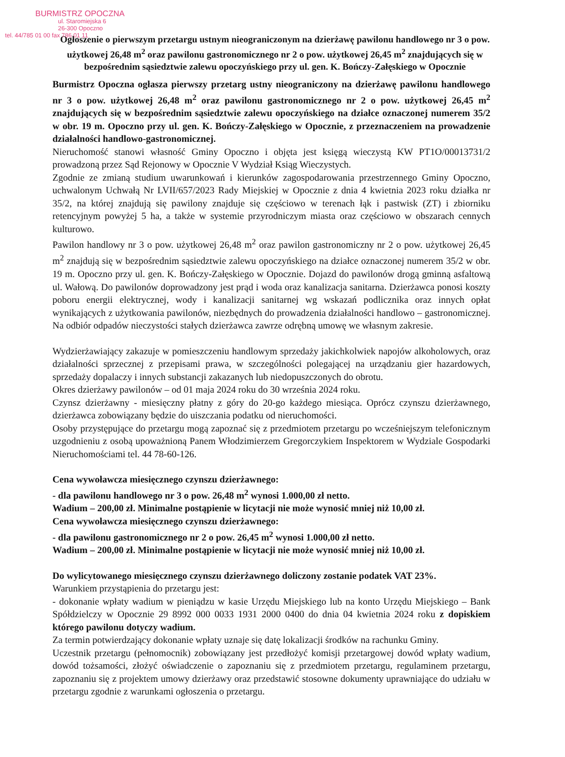BURMISTRZ OPOCZNA
ul. Staromiejska 6
26-300 Opoczno
tel. 44/785 01 00 fax 786 01 11
Ogłoszenie o pierwszym przetargu ustnym nieograniczonym na dzierżawę pawilonu handlowego nr 3 o pow. użytkowej 26,48 m<sup>2</sup> oraz pawilonu gastronomicznego nr 2 o pow. użytkowej 26,45 m<sup>2</sup> znajdujących się w bezpośrednim sąsiedztwie zalewu opoczyńskiego przy ul. gen. K. Bończy-Załęskiego w Opocznie
Burmistrz Opoczna ogłasza pierwszy przetarg ustny nieograniczony na dzierżawę pawilonu handlowego nr 3 o pow. użytkowej 26,48 m<sup>2</sup> oraz pawilonu gastronomicznego nr 2 o pow. użytkowej 26,45 m<sup>2</sup> znajdujących się w bezpośrednim sąsiedztwie zalewu opoczyńskiego na działce oznaczonej numerem 35/2 w obr. 19 m. Opoczno przy ul. gen. K. Bończy-Załęskiego w Opocznie, z przeznaczeniem na prowadzenie działalności handlowo-gastronomicznej.
Nieruchomość stanowi własność Gminy Opoczno i objęta jest księgą wieczystą KW PT1O/00013731/2 prowadzoną przez Sąd Rejonowy w Opocznie V Wydział Ksiąg Wieczystych.
Zgodnie ze zmianą studium uwarunkowań i kierunków zagospodarowania przestrzennego Gminy Opoczno, uchwalonym Uchwałą Nr LVII/657/2023 Rady Miejskiej w Opocznie z dnia 4 kwietnia 2023 roku działka nr 35/2, na której znajdują się pawilony znajduje się częściowo w terenach łąk i pastwisk (ZT) i zbiorniku retencyjnym powyżej 5 ha, a także w systemie przyrodniczym miasta oraz częściowo w obszarach cennych kulturowo.
Pawilon handlowy nr 3 o pow. użytkowej 26,48 m<sup>2</sup> oraz pawilon gastronomiczny nr 2 o pow. użytkowej 26,45 m<sup>2</sup> znajdują się w bezpośrednim sąsiedztwie zalewu opoczyńskiego na działce oznaczonej numerem 35/2 w obr. 19 m. Opoczno przy ul. gen. K. Bończy-Załęskiego w Opocznie. Dojazd do pawilonów drogą gminną asfaltową ul. Wałową. Do pawilonów doprowadzony jest prąd i woda oraz kanalizacja sanitarna. Dzierżawca ponosi koszty poboru energii elektrycznej, wody i kanalizacji sanitarnej wg wskazań podlicznika oraz innych opłat wynikających z użytkowania pawilonów, niezbędnych do prowadzenia działalności handlowo – gastronomicznej. Na odbiór odpadów nieczystości stałych dzierżawca zawrze odrębną umowę we własnym zakresie.
Wydzierżawiający zakazuje w pomieszczeniu handlowym sprzedaży jakichkolwiek napojów alkoholowych, oraz działalności sprzecznej z przepisami prawa, w szczególności polegającej na urządzaniu gier hazardowych, sprzedaży dopalaczy i innych substancji zakazanych lub niedopuszczonych do obrotu.
Okres dzierżawy pawilonów – od 01 maja 2024 roku do 30 września 2024 roku.
Czynsz dzierżawny - miesięczny płatny z góry do 20-go każdego miesiąca. Oprócz czynszu dzierżawnego, dzierżawca zobowiązany będzie do uiszczania podatku od nieruchomości.
Osoby przystępujące do przetargu mogą zapoznać się z przedmiotem przetargu po wcześniejszym telefonicznym uzgodnieniu z osobą upoważnioną Panem Włodzimierzem Gregorczykiem Inspektorem w Wydziale Gospodarki Nieruchomościami tel. 44 78-60-126.
Cena wywoławcza miesięcznego czynszu dzierżawnego:
- dla pawilonu handlowego nr 3 o pow. 26,48 m<sup>2</sup> wynosi 1.000,00 zł netto.
Wadium – 200,00 zł. Minimalne postąpienie w licytacji nie może wynosić mniej niż 10,00 zł.
Cena wywoławcza miesięcznego czynszu dzierżawnego:
- dla pawilonu gastronomicznego nr 2 o pow. 26,45 m<sup>2</sup> wynosi 1.000,00 zł netto.
Wadium – 200,00 zł. Minimalne postąpienie w licytacji nie może wynosić mniej niż 10,00 zł.
Do wylicytowanego miesięcznego czynszu dzierżawnego doliczony zostanie podatek VAT 23%.
Warunkiem przystąpienia do przetargu jest:
- dokonanie wpłaty wadium w pieniądzu w kasie Urzędu Miejskiego lub na konto Urzędu Miejskiego – Bank Spółdzielczy w Opocznie 29 8992 000 0033 1931 2000 0400 do dnia 04 kwietnia 2024 roku z dopiskiem którego pawilonu dotyczy wadium.
Za termin potwierdzający dokonanie wpłaty uznaje się datę lokalizacji środków na rachunku Gminy.
Uczestnik przetargu (pełnomocnik) zobowiązany jest przedłożyć komisji przetargowej dowód wpłaty wadium, dowód tożsamości, złożyć oświadczenie o zapoznaniu się z przedmiotem przetargu, regulaminem przetargu, zapoznaniu się z projektem umowy dzierżawy oraz przedstawić stosowne dokumenty uprawniające do udziału w przetargu zgodnie z warunkami ogłoszenia o przetargu.